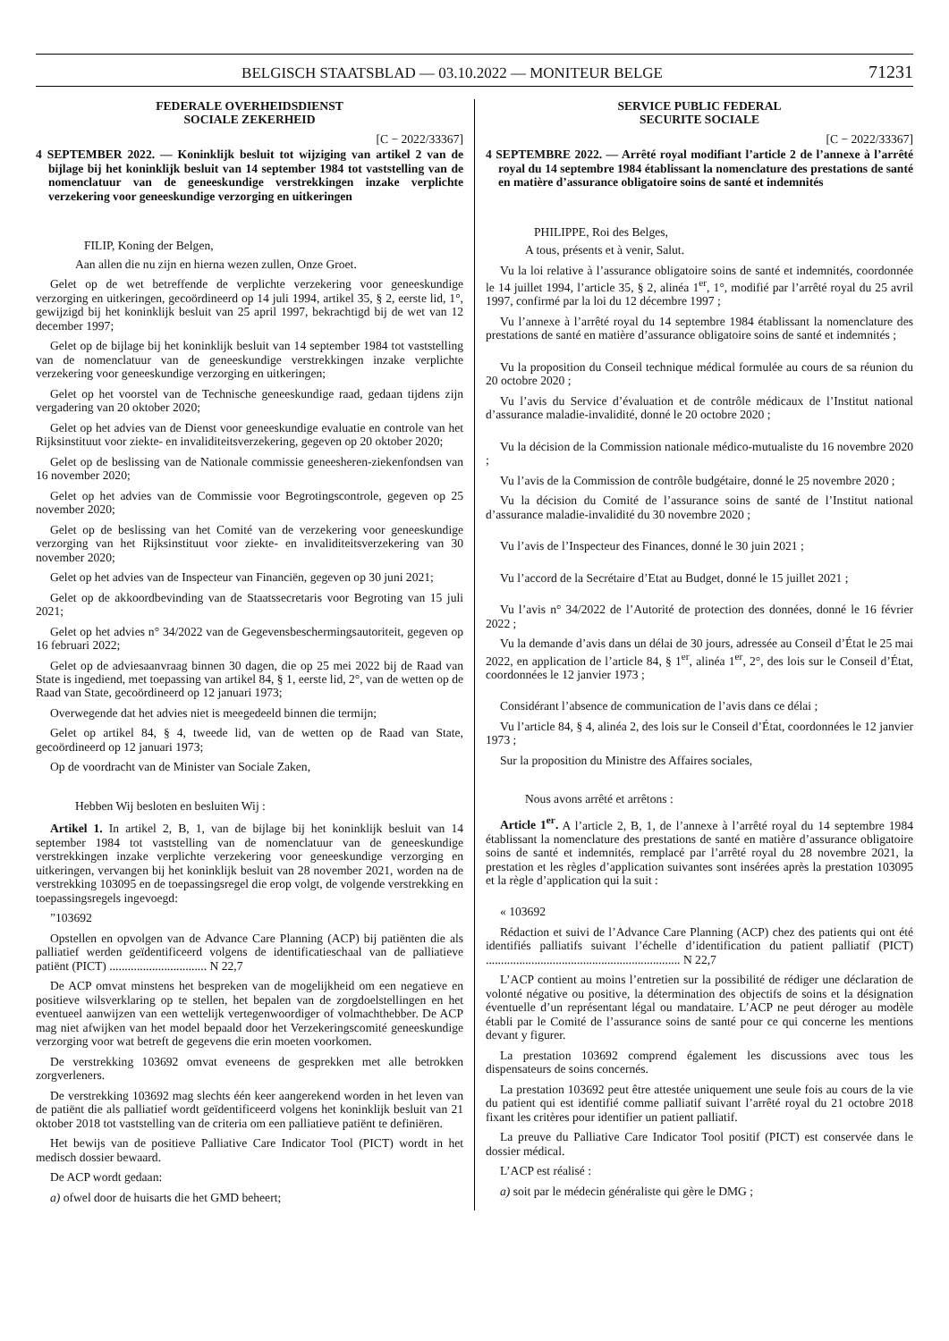BELGISCH STAATSBLAD — 03.10.2022 — MONITEUR BELGE 71231
FEDERALE OVERHEIDSDIENST
SOCIALE ZEKERHEID
[C − 2022/33367]
4 SEPTEMBER 2022. — Koninklijk besluit tot wijziging van artikel 2 van de bijlage bij het koninklijk besluit van 14 september 1984 tot vaststelling van de nomenclatuur van de geneeskundige verstrekkingen inzake verplichte verzekering voor geneeskundige verzorging en uitkeringen
FILIP, Koning der Belgen,
Aan allen die nu zijn en hierna wezen zullen, Onze Groet.
Gelet op de wet betreffende de verplichte verzekering voor geneeskundige verzorging en uitkeringen, gecoördineerd op 14 juli 1994, artikel 35, § 2, eerste lid, 1°, gewijzigd bij het koninklijk besluit van 25 april 1997, bekrachtigd bij de wet van 12 december 1997;
Gelet op de bijlage bij het koninklijk besluit van 14 september 1984 tot vaststelling van de nomenclatuur van de geneeskundige verstrekkingen inzake verplichte verzekering voor geneeskundige verzorging en uitkeringen;
Gelet op het voorstel van de Technische geneeskundige raad, gedaan tijdens zijn vergadering van 20 oktober 2020;
Gelet op het advies van de Dienst voor geneeskundige evaluatie en controle van het Rijksinstituut voor ziekte- en invaliditeitsverzekering, gegeven op 20 oktober 2020;
Gelet op de beslissing van de Nationale commissie geneesheren-ziekenfondsen van 16 november 2020;
Gelet op het advies van de Commissie voor Begrotingscontrole, gegeven op 25 november 2020;
Gelet op de beslissing van het Comité van de verzekering voor geneeskundige verzorging van het Rijksinstituut voor ziekte- en invaliditeitsverzekering van 30 november 2020;
Gelet op het advies van de Inspecteur van Financiën, gegeven op 30 juni 2021;
Gelet op de akkoordbevinding van de Staatssecretaris voor Begroting van 15 juli 2021;
Gelet op het advies n° 34/2022 van de Gegevensbeschermingsautoriteit, gegeven op 16 februari 2022;
Gelet op de adviesaanvraag binnen 30 dagen, die op 25 mei 2022 bij de Raad van State is ingediend, met toepassing van artikel 84, § 1, eerste lid, 2°, van de wetten op de Raad van State, gecoördineerd op 12 januari 1973;
Overwegende dat het advies niet is meegedeeld binnen die termijn;
Gelet op artikel 84, § 4, tweede lid, van de wetten op de Raad van State, gecoördineerd op 12 januari 1973;
Op de voordracht van de Minister van Sociale Zaken,
Hebben Wij besloten en besluiten Wij :
Artikel 1. In artikel 2, B, 1, van de bijlage bij het koninklijk besluit van 14 september 1984 tot vaststelling van de nomenclatuur van de geneeskundige verstrekkingen inzake verplichte verzekering voor geneeskundige verzorging en uitkeringen, vervangen bij het koninklijk besluit van 28 november 2021, worden na de verstrekking 103095 en de toepassingsregel die erop volgt, de volgende verstrekking en toepassingsregels ingevoegd:
”103692
Opstellen en opvolgen van de Advance Care Planning (ACP) bij patiënten die als palliatief werden geïdentificeerd volgens de identificatieschaal van de palliatieve patiënt (PICT) ................................ N 22,7
De ACP omvat minstens het bespreken van de mogelijkheid om een negatieve en positieve wilsverklaring op te stellen, het bepalen van de zorgdoelstellingen en het eventueel aanwijzen van een wettelijk vertegenwoordiger of volmachthebber. De ACP mag niet afwijken van het model bepaald door het Verzekeringscomité geneeskundige verzorging voor wat betreft de gegevens die erin moeten voorkomen.
De verstrekking 103692 omvat eveneens de gesprekken met alle betrokken zorgverleners.
De verstrekking 103692 mag slechts één keer aangerekend worden in het leven van de patiënt die als palliatief wordt geïdentificeerd volgens het koninklijk besluit van 21 oktober 2018 tot vaststelling van de criteria om een palliatieve patiënt te definiëren.
Het bewijs van de positieve Palliative Care Indicator Tool (PICT) wordt in het medisch dossier bewaard.
De ACP wordt gedaan:
a) ofwel door de huisarts die het GMD beheert;
SERVICE PUBLIC FEDERAL
SECURITE SOCIALE
[C − 2022/33367]
4 SEPTEMBRE 2022. — Arrêté royal modifiant l’article 2 de l’annexe à l’arrêté royal du 14 septembre 1984 établissant la nomenclature des prestations de santé en matière d’assurance obligatoire soins de santé et indemnités
PHILIPPE, Roi des Belges,
A tous, présents et à venir, Salut.
Vu la loi relative à l’assurance obligatoire soins de santé et indemnités, coordonnée le 14 juillet 1994, l’article 35, § 2, alinéa 1<sup>er</sup>, 1°, modifié par l’arrêté royal du 25 avril 1997, confirmé par la loi du 12 décembre 1997 ;
Vu l’annexe à l’arrêté royal du 14 septembre 1984 établissant la nomenclature des prestations de santé en matière d’assurance obligatoire soins de santé et indemnités ;
Vu la proposition du Conseil technique médical formulée au cours de sa réunion du 20 octobre 2020 ;
Vu l’avis du Service d’évaluation et de contrôle médicaux de l’Institut national d’assurance maladie-invalidité, donné le 20 octobre 2020 ;
Vu la décision de la Commission nationale médico-mutualiste du 16 novembre 2020 ;
Vu l’avis de la Commission de contrôle budgétaire, donné le 25 novembre 2020 ;
Vu la décision du Comité de l’assurance soins de santé de l’Institut national d’assurance maladie-invalidité du 30 novembre 2020 ;
Vu l’avis de l’Inspecteur des Finances, donné le 30 juin 2021 ;
Vu l’accord de la Secrétaire d’Etat au Budget, donné le 15 juillet 2021 ;
Vu l’avis n° 34/2022 de l’Autorité de protection des données, donné le 16 février 2022 ;
Vu la demande d’avis dans un délai de 30 jours, adressée au Conseil d’État le 25 mai 2022, en application de l’article 84, § 1<sup>er</sup>, alinéa 1<sup>er</sup>, 2°, des lois sur le Conseil d’État, coordonnées le 12 janvier 1973 ;
Considérant l’absence de communication de l’avis dans ce délai ;
Vu l’article 84, § 4, alinéa 2, des lois sur le Conseil d’État, coordonnées le 12 janvier 1973 ;
Sur la proposition du Ministre des Affaires sociales,
Nous avons arrêté et arrêtons :
Article 1<sup>er</sup>. A l’article 2, B, 1, de l’annexe à l’arrêté royal du 14 septembre 1984 établissant la nomenclature des prestations de santé en matière d’assurance obligatoire soins de santé et indemnités, remplacé par l’arrêté royal du 28 novembre 2021, la prestation et les règles d’application suivantes sont insérées après la prestation 103095 et la règle d’application qui la suit :
« 103692
Rédaction et suivi de l’Advance Care Planning (ACP) chez des patients qui ont été identifiés palliatifs suivant l’échelle d’identification du patient palliatif (PICT) ................................................................ N 22,7
L’ACP contient au moins l’entretien sur la possibilité de rédiger une déclaration de volonté négative ou positive, la détermination des objectifs de soins et la désignation éventuelle d’un représentant légal ou mandataire. L’ACP ne peut déroger au modèle établi par le Comité de l’assurance soins de santé pour ce qui concerne les mentions devant y figurer.
La prestation 103692 comprend également les discussions avec tous les dispensateurs de soins concernés.
La prestation 103692 peut être attestée uniquement une seule fois au cours de la vie du patient qui est identifié comme palliatif suivant l’arrêté royal du 21 octobre 2018 fixant les critères pour identifier un patient palliatif.
La preuve du Palliative Care Indicator Tool positif (PICT) est conservée dans le dossier médical.
L’ACP est réalisé :
a) soit par le médecin généraliste qui gère le DMG ;